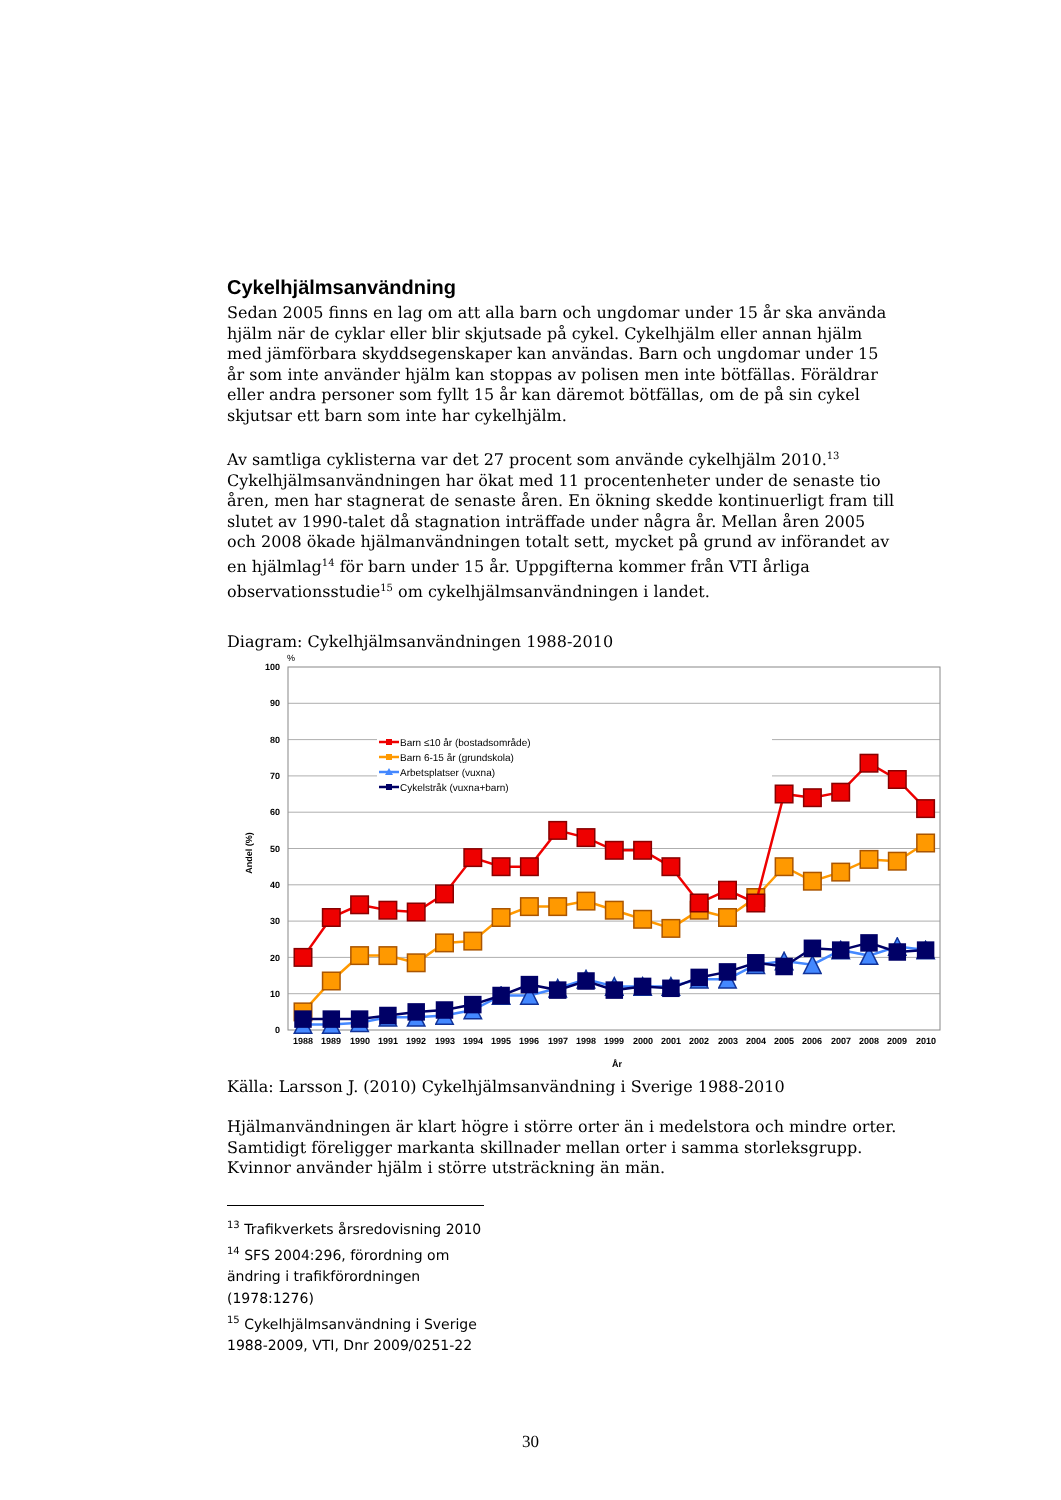Cykelhjälmsanvändning
Sedan 2005 finns en lag om att alla barn och ungdomar under 15 år ska använda hjälm när de cyklar eller blir skjutsade på cykel. Cykelhjälm eller annan hjälm med jämförbara skyddsegenskaper kan användas. Barn och ungdomar under 15 år som inte använder hjälm kan stoppas av polisen men inte bötfällas. Föräldrar eller andra personer som fyllt 15 år kan däremot bötfällas, om de på sin cykel skjutsar ett barn som inte har cykelhjälm.
Av samtliga cyklisterna var det 27 procent som använde cykelhjälm 2010.<sup>13</sup> Cykelhjälmsanvändningen har ökat med 11 procentenheter under de senaste tio åren, men har stagnerat de senaste åren. En ökning skedde kontinuerligt fram till slutet av 1990-talet då stagnation inträffade under några år. Mellan åren 2005 och 2008 ökade hjälmanvändningen totalt sett, mycket på grund av införandet av en hjälmlag<sup>14</sup> för barn under 15 år. Uppgifterna kommer från VTI årliga observationsstudie<sup>15</sup> om cykelhjälmsanvändningen i landet.
Diagram: Cykelhjälmsanvändningen 1988-2010
100
90
80
70
60
50
40
30
20
10
0
%
Andel (%)
1988
1989
1990
1991
1992
1993
1994
1995
1996
1997
1998
1999
2000
2001
2002
2003
2004
2005
2006
2007
2008
2009
2010
År
Barn ≤10 år (bostadsområde)
Barn 6-15 år (grundskola)
Arbetsplatser (vuxna)
Cykelstråk (vuxna+barn)
Källa: Larsson J. (2010) Cykelhjälmsanvändning i Sverige 1988-2010
Hjälmanvändningen är klart högre i större orter än i medelstora och mindre orter. Samtidigt föreligger markanta skillnader mellan orter i samma storleksgrupp. Kvinnor använder hjälm i större utsträckning än män.
<sup>13</sup> Trafikverkets årsredovisning 2010
<sup>14</sup> SFS 2004:296, förordning om ändring i trafikförordningen (1978:1276)
<sup>15</sup> Cykelhjälmsanvändning i Sverige 1988-2009, VTI, Dnr 2009/0251-22
30